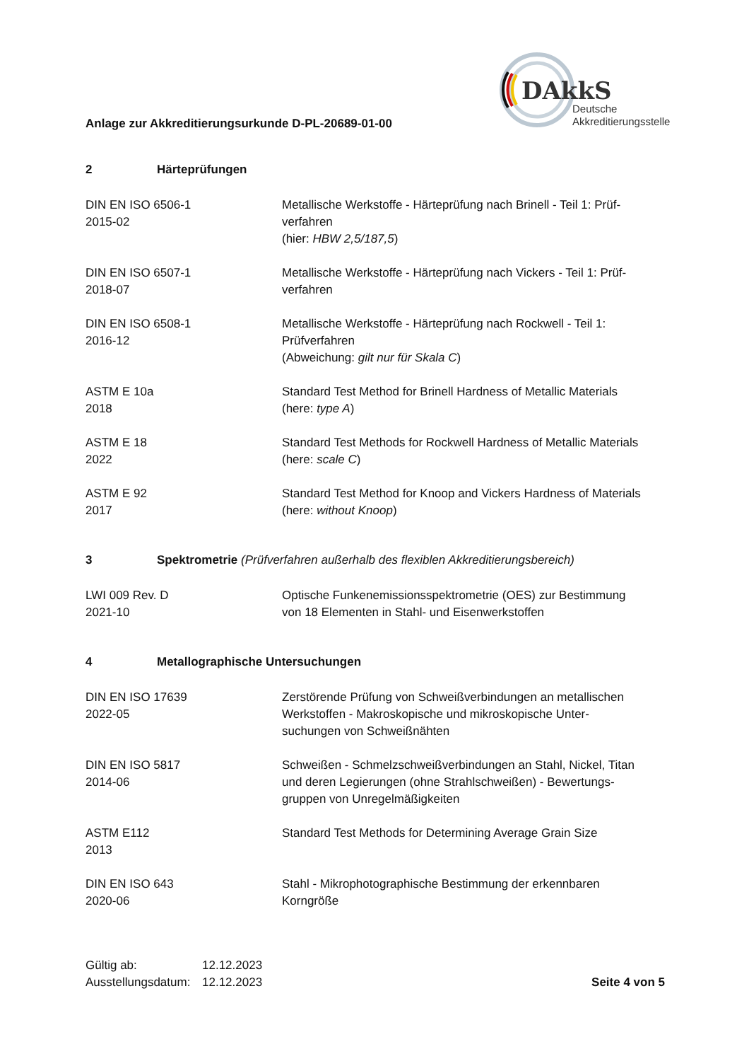DAkkS
Deutsche
Akkreditierungsstelle
Anlage zur Akkreditierungsurkunde D-PL-20689-01-00
2 Härteprüfungen
| DIN EN ISO 6506-1 2015-02 | Metallische Werkstoffe - Härteprüfung nach Brinell - Teil 1: Prüf- verfahren (hier: HBW 2,5/187,5 ) |
| DIN EN ISO 6507-1 2018-07 | Metallische Werkstoffe - Härteprüfung nach Vickers - Teil 1: Prüf- verfahren |
| DIN EN ISO 6508-1 2016-12 | Metallische Werkstoffe - Härteprüfung nach Rockwell - Teil 1: Prüfverfahren (Abweichung: gilt nur für Skala C ) |
| ASTM E 10a 2018 | Standard Test Method for Brinell Hardness of Metallic Materials (here: type A ) |
| ASTM E 18 2022 | Standard Test Methods for Rockwell Hardness of Metallic Materials (here: scale C ) |
| ASTM E 92 2017 | Standard Test Method for Knoop and Vickers Hardness of Materials (here: without Knoop ) |
3 Spektrometrie (Prüfverfahren außerhalb des flexiblen Akkreditierungsbereich)
| LWI 009 Rev. D 2021-10 | Optische Funkenemissionsspektrometrie (OES) zur Bestimmung von 18 Elementen in Stahl- und Eisenwerkstoffen |
4 Metallographische Untersuchungen
| DIN EN ISO 17639 2022-05 | Zerstörende Prüfung von Schweißverbindungen an metallischen Werkstoffen - Makroskopische und mikroskopische Unter- suchungen von Schweißnähten |
| DIN EN ISO 5817 2014-06 | Schweißen - Schmelzschweißverbindungen an Stahl, Nickel, Titan und deren Legierungen (ohne Strahlschweißen) - Bewertungs- gruppen von Unregelmäßigkeiten |
| ASTM E112 2013 | Standard Test Methods for Determining Average Grain Size |
| DIN EN ISO 643 2020-06 | Stahl - Mikrophotographische Bestimmung der erkennbaren Korngröße |
| Gültig ab: | 12.12.2023 | |
| Ausstellungsdatum: | 12.12.2023 | Seite 4 von 5 |